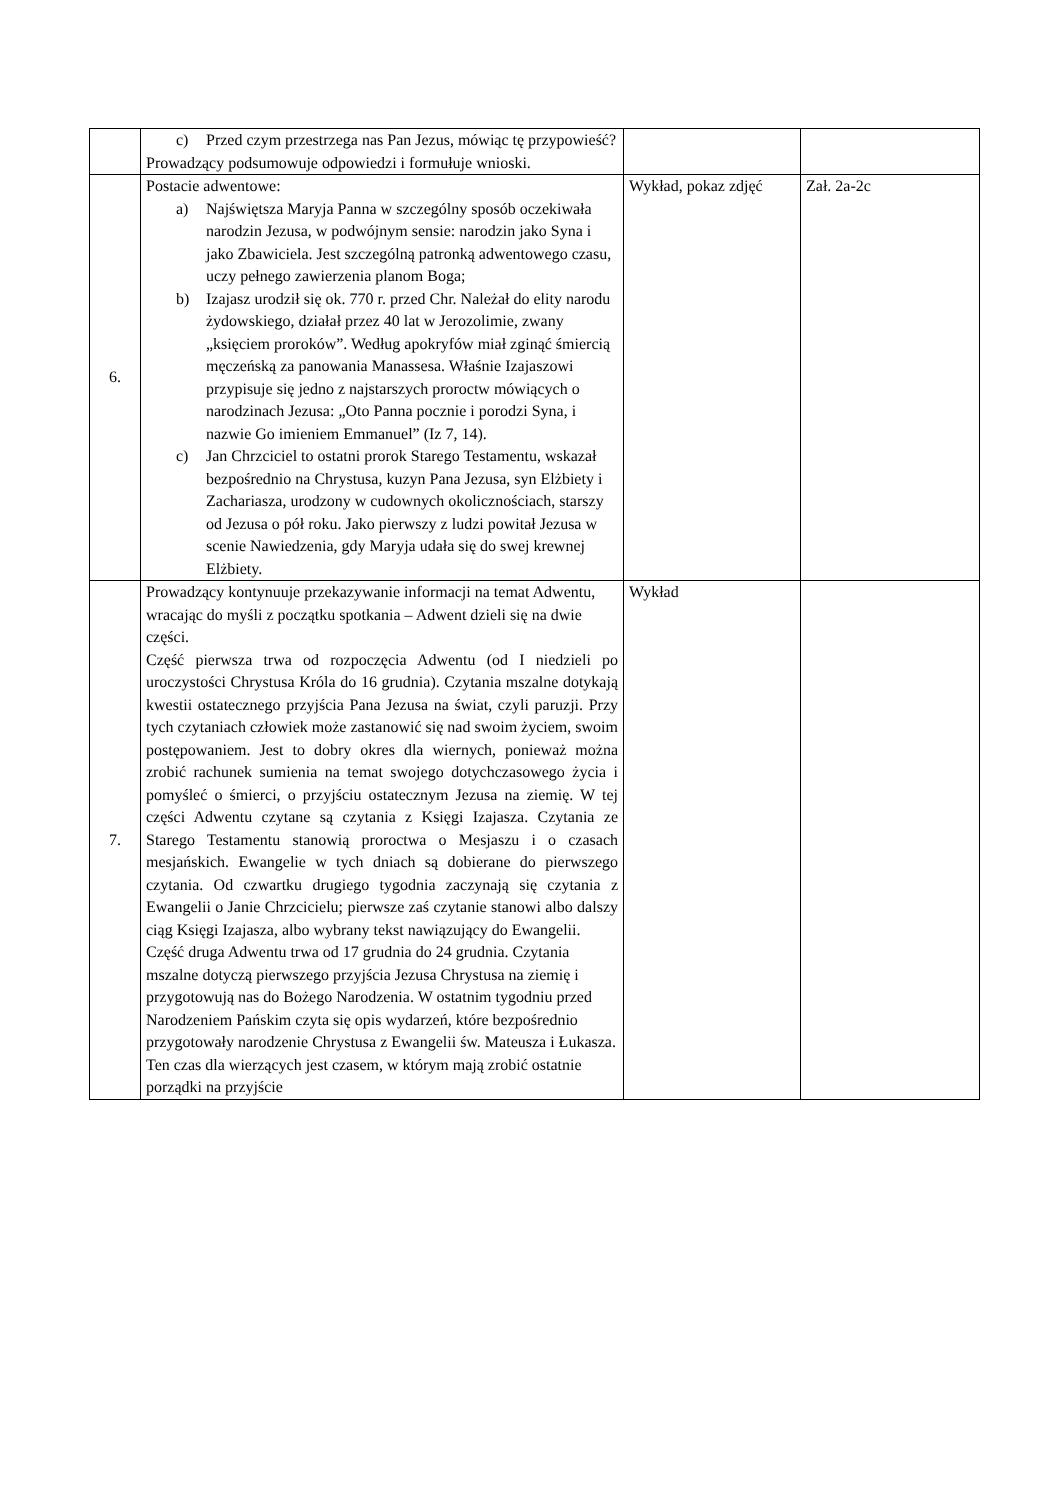| | c) Przed czym przestrzega nas Pan Jezus, mówiąc tę przypowieść? Prowadzący podsumowuje odpowiedzi i formułuje wnioski. | | |
| 6. | Postacie adwentowe: a) Najświętsza Maryja Panna w szczególny sposób oczekiwała narodzin Jezusa, w podwójnym sensie: narodzin jako Syna i jako Zbawiciela. Jest szczególną patronką adwentowego czasu, uczy pełnego zawierzenia planom Boga; b) Izajasz urodził się ok. 770 r. przed Chr. Należał do elity narodu żydowskiego, działał przez 40 lat w Jerozolimie, zwany „księciem proroków”. Według apokryfów miał zginąć śmiercią męczeńską za panowania Manassesa. Właśnie Izajaszowi przypisuje się jedno z najstarszych proroctw mówiących o narodzinach Jezusa: „Oto Panna pocznie i porodzi Syna, i nazwie Go imieniem Emmanuel” (Iz 7, 14). c) Jan Chrzciciel to ostatni prorok Starego Testamentu, wskazał bezpośrednio na Chrystusa, kuzyn Pana Jezusa, syn Elżbiety i Zachariasza, urodzony w cudownych okolicznościach, starszy od Jezusa o pół roku. Jako pierwszy z ludzi powitał Jezusa w scenie Nawiedzenia, gdy Maryja udała się do swej krewnej Elżbiety. | Wykład, pokaz zdjęć | Zał. 2a-2c |
| 7. | Prowadzący kontynuuje przekazywanie informacji na temat Adwentu, wracając do myśli z początku spotkania – Adwent dzieli się na dwie części. Część pierwsza trwa od rozpoczęcia Adwentu (od I niedzieli po uroczystości Chrystusa Króla do 16 grudnia). Czytania mszalne dotykają kwestii ostatecznego przyjścia Pana Jezusa na świat, czyli paruzji. Przy tych czytaniach człowiek może zastanowić się nad swoim życiem, swoim postępowaniem. Jest to dobry okres dla wiernych, ponieważ można zrobić rachunek sumienia na temat swojego dotychczasowego życia i pomyśleć o śmierci, o przyjściu ostatecznym Jezusa na ziemię. W tej części Adwentu czytane są czytania z Księgi Izajasza. Czytania ze Starego Testamentu stanowią proroctwa o Mesjaszu i o czasach mesjańskich. Ewangelie w tych dniach są dobierane do pierwszego czytania. Od czwartku drugiego tygodnia zaczynają się czytania z Ewangelii o Janie Chrzcicielu; pierwsze zaś czytanie stanowi albo dalszy ciąg Księgi Izajasza, albo wybrany tekst nawiązujący do Ewangelii. Część druga Adwentu trwa od 17 grudnia do 24 grudnia. Czytania mszalne dotyczą pierwszego przyjścia Jezusa Chrystusa na ziemię i przygotowują nas do Bożego Narodzenia. W ostatnim tygodniu przed Narodzeniem Pańskim czyta się opis wydarzeń, które bezpośrednio przygotowały narodzenie Chrystusa z Ewangelii św. Mateusza i Łukasza. Ten czas dla wierzących jest czasem, w którym mają zrobić ostatnie porządki na przyjście | Wykład | |